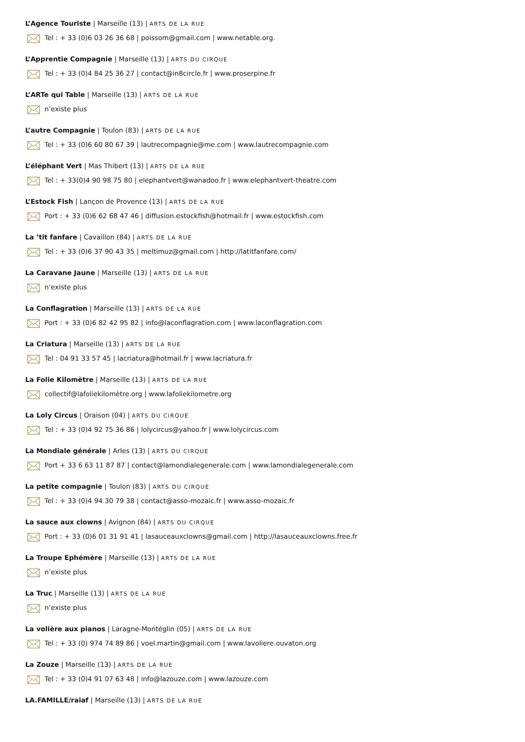L’Agence Touriste | Marseille (13) | ARTS DE LA RUE
Tel : + 33 (0)6 03 26 36 68 | poissom@gmail.com | www.netable.org.
L’Apprentie Compagnie | Marseille (13) | ARTS DU CIRQUE
Tel : + 33 (0)4 84 25 36 27 | contact@in8circle.fr | www.proserpine.fr
L’ARTe qui Table | Marseille (13) | ARTS DE LA RUE
n’existe plus
L’autre Compagnie | Toulon (83) | ARTS DE LA RUE
Tel : + 33 (0)6 60 80 67 39 | lautrecompagnie@me.com | www.lautrecompagnie.com
L’éléphant Vert | Mas Thibert (13) | ARTS DE LA RUE
Tel : + 33(0)4 90 98 75 80 | elephantvert@wanadoo.fr | www.elephantvert-theatre.com
L’Estock Fish | Lançon de Provence (13) | ARTS DE LA RUE
Port : + 33 (0)6 62 68 47 46 | diffusion.estockfish@hotmail.fr | www.estockfish.com
La ’tit fanfare | Cavaillon (84) | ARTS DE LA RUE
Tel : + 33 (0)6 37 90 43 35 | meltimuz@gmail.com | http://latitfanfare.com/
La Caravane Jaune | Marseille (13) | ARTS DE LA RUE
n’existe plus
La Conflagration | Marseille (13) | ARTS DE LA RUE
Port : + 33 (0)6 82 42 95 82 | info@laconflagration.com | www.laconflagration.com
La Criatura | Marseille (13) | ARTS DE LA RUE
Tel : 04 91 33 57 45 | lacriatura@hotmail.fr | www.lacriatura.fr
La Folie Kilomètre | Marseille (13) | ARTS DE LA RUE
collectif@lafoliekilomètre.org | www.lafoliekilometre.org
La Loly Circus | Oraison (04) | ARTS DU CIRQUE
Tel : + 33 (0)4 92 75 36 86 | lolycircus@yahoo.fr | www.lolycircus.com
La Mondiale générale | Arles (13) | ARTS DU CIRQUE
Port + 33 6 63 11 87 87 | contact@lamondialegenerale.com | www.lamondialegenerale.com
La petite compagnie | Toulon (83) | ARTS DU CIRQUE
Tel : + 33 (0)4 94 30 79 38 | contact@asso-mozaic.fr | www.asso-mozaic.fr
La sauce aux clowns | Avignon (84) | ARTS DU CIRQUE
Port : + 33 (0)6 01 31 91 41 | lasauceauxclowns@gmail.com | http://lasauceauxclowns.free.fr
La Troupe Ephémère | Marseille (13) | ARTS DE LA RUE
n’existe plus
La Truc | Marseille (13) | ARTS DE LA RUE
n’existe plus
La volière aux pianos | Laragne-Montéglin (05) | ARTS DE LA RUE
Tel : + 33 (0) 974 74 89 86 | voel.martin@gmail.com | www.lavoliere.ouvaton.org
La Zouze | Marseille (13) | ARTS DE LA RUE
Tel : + 33 (0)4 91 07 63 48 | info@lazouze.com | www.lazouze.com
LA.FAMILLE/raiaf | Marseille (13) | ARTS DE LA RUE